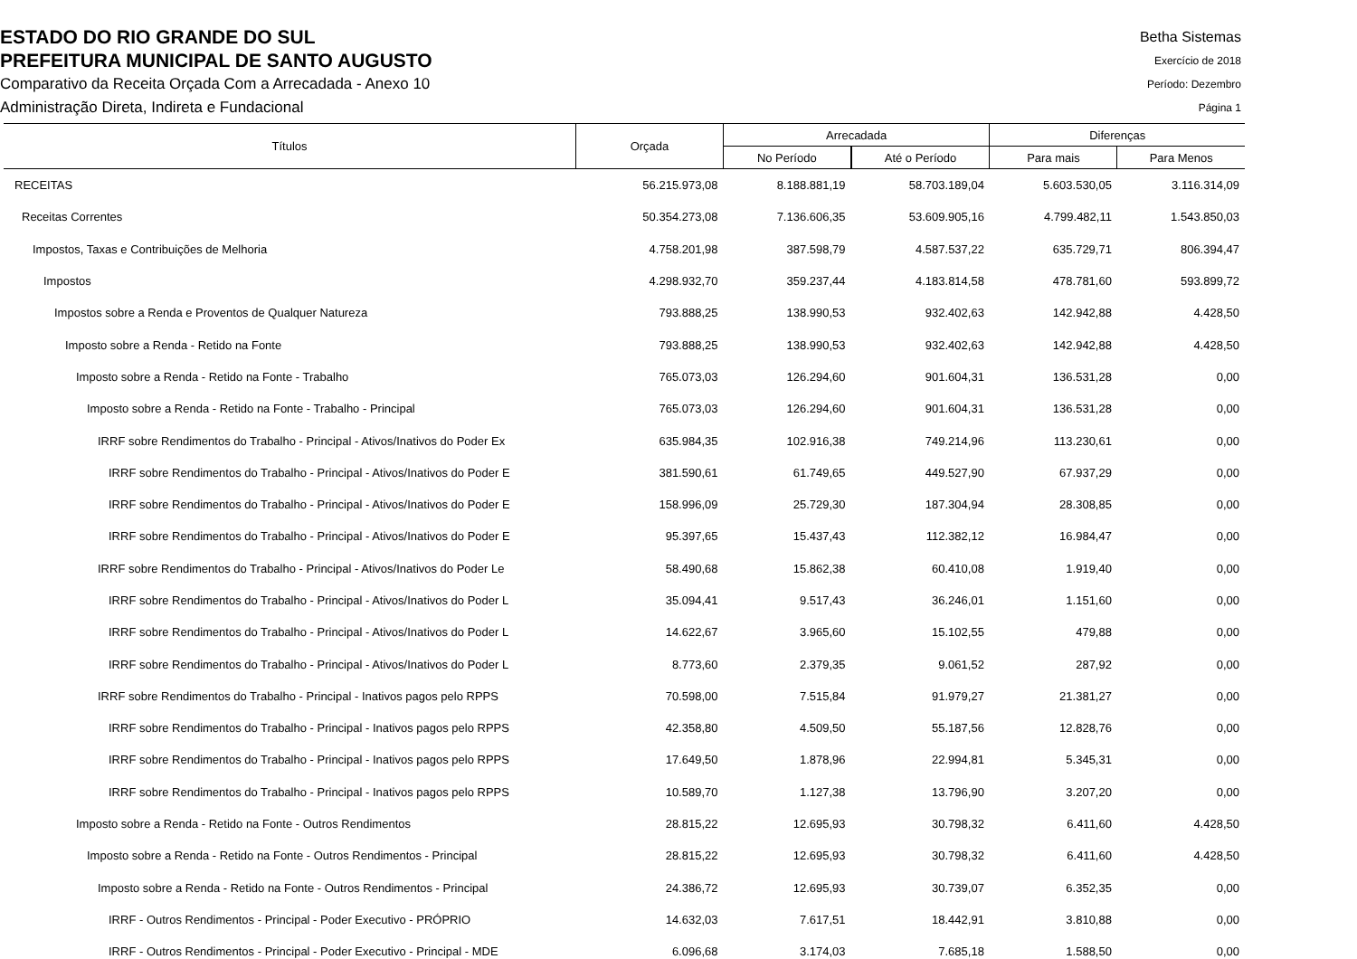ESTADO DO RIO GRANDE DO SUL
PREFEITURA MUNICIPAL DE SANTO AUGUSTO
Comparativo da Receita Orçada Com a Arrecadada - Anexo 10
Administração Direta, Indireta e Fundacional
Betha Sistemas
Exercício de 2018
Período: Dezembro
Página 1
| Títulos | Orçada | Arrecadada | | Diferenças | |
| --- | --- | --- | --- | --- | --- |
| | | No Período | Até o Período | Para mais | Para Menos |
| RECEITAS | 56.215.973,08 | 8.188.881,19 | 58.703.189,04 | 5.603.530,05 | 3.116.314,09 |
| Receitas Correntes | 50.354.273,08 | 7.136.606,35 | 53.609.905,16 | 4.799.482,11 | 1.543.850,03 |
| Impostos, Taxas e Contribuições de Melhoria | 4.758.201,98 | 387.598,79 | 4.587.537,22 | 635.729,71 | 806.394,47 |
| Impostos | 4.298.932,70 | 359.237,44 | 4.183.814,58 | 478.781,60 | 593.899,72 |
| Impostos sobre a Renda e Proventos de Qualquer Natureza | 793.888,25 | 138.990,53 | 932.402,63 | 142.942,88 | 4.428,50 |
| Imposto sobre a Renda - Retido na Fonte | 793.888,25 | 138.990,53 | 932.402,63 | 142.942,88 | 4.428,50 |
| Imposto sobre a Renda - Retido na Fonte - Trabalho | 765.073,03 | 126.294,60 | 901.604,31 | 136.531,28 | 0,00 |
| Imposto sobre a Renda - Retido na Fonte - Trabalho - Principal | 765.073,03 | 126.294,60 | 901.604,31 | 136.531,28 | 0,00 |
| IRRF sobre Rendimentos do Trabalho - Principal - Ativos/Inativos do Poder Ex | 635.984,35 | 102.916,38 | 749.214,96 | 113.230,61 | 0,00 |
| IRRF sobre Rendimentos do Trabalho - Principal - Ativos/Inativos do Poder E | 381.590,61 | 61.749,65 | 449.527,90 | 67.937,29 | 0,00 |
| IRRF sobre Rendimentos do Trabalho - Principal - Ativos/Inativos do Poder E | 158.996,09 | 25.729,30 | 187.304,94 | 28.308,85 | 0,00 |
| IRRF sobre Rendimentos do Trabalho - Principal - Ativos/Inativos do Poder E | 95.397,65 | 15.437,43 | 112.382,12 | 16.984,47 | 0,00 |
| IRRF sobre Rendimentos do Trabalho - Principal - Ativos/Inativos do Poder Le | 58.490,68 | 15.862,38 | 60.410,08 | 1.919,40 | 0,00 |
| IRRF sobre Rendimentos do Trabalho - Principal - Ativos/Inativos do Poder L | 35.094,41 | 9.517,43 | 36.246,01 | 1.151,60 | 0,00 |
| IRRF sobre Rendimentos do Trabalho - Principal - Ativos/Inativos do Poder L | 14.622,67 | 3.965,60 | 15.102,55 | 479,88 | 0,00 |
| IRRF sobre Rendimentos do Trabalho - Principal - Ativos/Inativos do Poder L | 8.773,60 | 2.379,35 | 9.061,52 | 287,92 | 0,00 |
| IRRF sobre Rendimentos do Trabalho - Principal - Inativos pagos pelo RPPS | 70.598,00 | 7.515,84 | 91.979,27 | 21.381,27 | 0,00 |
| IRRF sobre Rendimentos do Trabalho - Principal - Inativos pagos pelo RPPS | 42.358,80 | 4.509,50 | 55.187,56 | 12.828,76 | 0,00 |
| IRRF sobre Rendimentos do Trabalho - Principal - Inativos pagos pelo RPPS | 17.649,50 | 1.878,96 | 22.994,81 | 5.345,31 | 0,00 |
| IRRF sobre Rendimentos do Trabalho - Principal - Inativos pagos pelo RPPS | 10.589,70 | 1.127,38 | 13.796,90 | 3.207,20 | 0,00 |
| Imposto sobre a Renda - Retido na Fonte - Outros Rendimentos | 28.815,22 | 12.695,93 | 30.798,32 | 6.411,60 | 4.428,50 |
| Imposto sobre a Renda - Retido na Fonte - Outros Rendimentos - Principal | 28.815,22 | 12.695,93 | 30.798,32 | 6.411,60 | 4.428,50 |
| Imposto sobre a Renda - Retido na Fonte - Outros Rendimentos - Principal | 24.386,72 | 12.695,93 | 30.739,07 | 6.352,35 | 0,00 |
| IRRF - Outros Rendimentos - Principal - Poder Executivo - PRÓPRIO | 14.632,03 | 7.617,51 | 18.442,91 | 3.810,88 | 0,00 |
| IRRF - Outros Rendimentos - Principal - Poder Executivo - Principal - MDE | 6.096,68 | 3.174,03 | 7.685,18 | 1.588,50 | 0,00 |